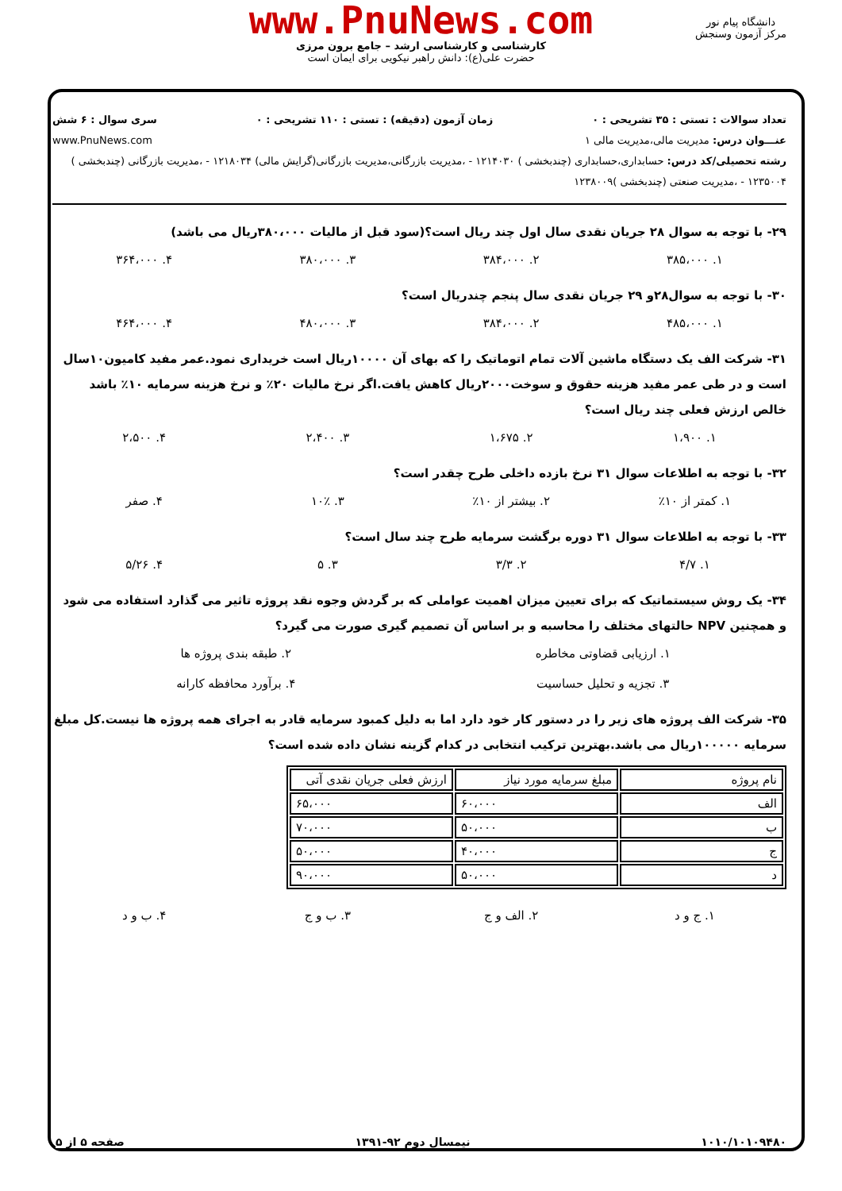www.PnuNews.com
کارشناسی و کارشناسی ارشد – جامع برون مرزی
حضرت علی(ع): دانش راهبر نیکویی برای ایمان است
دانشگاه پیام نور
مرکز آزمون وسنجش
تعداد سوالات : تستی : ۳۵ تشریحی : ۰ زمان آزمون (دقیقه) : تستی : ۱۱۰ تشریحی : ۰ سری سوال : ۶ شش
عنـــوان درس: مدیریت مالی،مدیریت مالی ۱ www.PnuNews.com
رشته تحصیلی/کد درس: حسابداری،حسابداری (چندبخشی ) ۱۲۱۴۰۳۰ - ،مدیریت بازرگانی،مدیریت بازرگانی(گرایش مالی) ۱۲۱۸۰۳۴ - ،مدیریت بازرگانی (چندبخشی ) ۱۲۳۵۰۰۴ - ،مدیریت صنعتی (چندبخشی )۱۲۳۸۰۰۹
۲۹- با توجه به سوال ۲۸ جریان نقدی سال اول چند ریال است؟(سود قبل از مالیات ۳۸۰،۰۰۰ریال می باشد)
۱. ۳۸۵،۰۰۰ ۲. ۳۸۴،۰۰۰ ۳. ۳۸۰،۰۰۰ ۴. ۳۶۴،۰۰۰
۳۰- با توجه به سوال۲۸و ۲۹ جریان نقدی سال پنجم چندریال است؟
۱. ۴۸۵،۰۰۰ ۲. ۳۸۴،۰۰۰ ۳. ۴۸۰،۰۰۰ ۴. ۴۶۴،۰۰۰
۳۱- شرکت الف یک دستگاه ماشین آلات تمام اتوماتیک را که بهای آن ۱۰۰۰۰ریال است خریداری نمود.عمر مفید کامیون۱۰سال است و در طی عمر مفید هزینه حقوق و سوخت۲۰۰۰ریال کاهش یافت.اگر نرخ مالیات ۲۰٪ و نرخ هزینه سرمایه ۱۰٪ باشد خالص ارزش فعلی چند ریال است؟
۱. ۱،۹۰۰ ۲. ۱،۶۷۵ ۳. ۲،۴۰۰ ۴. ۲،۵۰۰
۳۲- با توجه به اطلاعات سوال ۳۱ نرخ بازده داخلی طرح چقدر است؟
۱. کمتر از ۱۰٪ ۲. بیشتر از ۱۰٪ ۳. ۱۰٪ ۴. صفر
۳۳- با توجه به اطلاعات سوال ۳۱ دوره برگشت سرمایه طرح چند سال است؟
۱. ۴/۷ ۲. ۳/۳ ۳. ۵ ۴. ۵/۲۶
۳۴- یک روش سیستماتیک که برای تعیین میزان اهمیت عواملی که بر گردش وجوه نقد پروژه تاثیر می گذارد استفاده می شود و همچنین NPV حالتهای مختلف را محاسبه و بر اساس آن تصمیم گیری صورت می گیرد؟
۱. ارزیابی قضاوتی مخاطره ۲. طبقه بندی پروژه ها
۳. تجزیه و تحلیل حساسیت ۴. برآورد محافظه کارانه
۳۵- شرکت الف پروژه های زیر را در دستور کار خود دارد اما به دلیل کمبود سرمایه قادر به اجرای همه پروژه ها نیست.کل مبلغ سرمایه ۱۰۰۰۰۰ریال می باشد.بهترین ترکیب انتخابی در کدام گزینه نشان داده شده است؟
| نام پروژه | مبلغ سرمایه مورد نیاز | ارزش فعلی جریان نقدی آتی |
| الف | ۶۰،۰۰۰ | ۶۵،۰۰۰ |
| ب | ۵۰،۰۰۰ | ۷۰،۰۰۰ |
| ج | ۴۰،۰۰۰ | ۵۰،۰۰۰ |
| د | ۵۰،۰۰۰ | ۹۰،۰۰۰ |
۱. ج و د ۲. الف و ج ۳. ب و ج ۴. ب و د
۱۰۱۰/۱۰۱۰۹۴۸۰ نیمسال دوم ۹۲-۱۳۹۱ صفحه ۵ از ۵